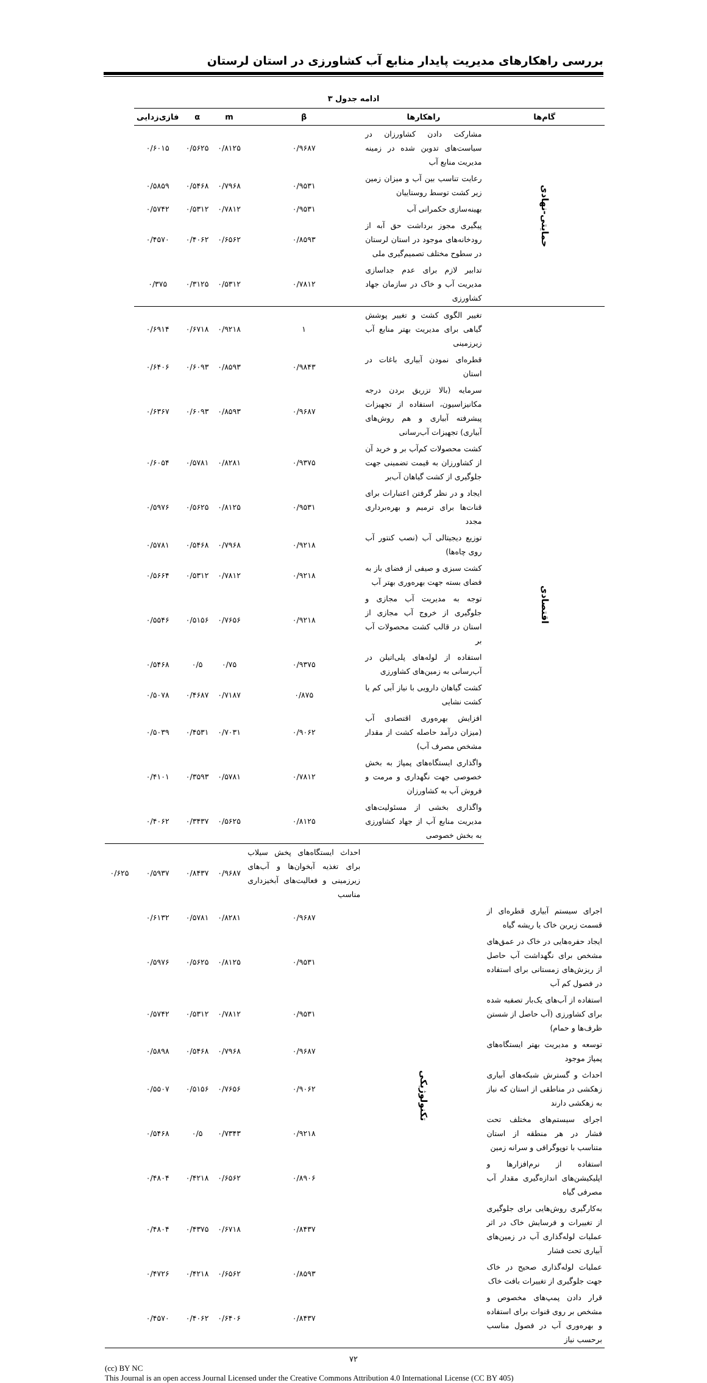بررسی راهکارهای مدیریت پایدار منابع آب کشاورزی در استان لرستان
ادامه جدول ۳
| گام‌ها | راهکارها | β | m | α | فازی‌زدایی | | |
| --- | --- | --- | --- | --- | --- | --- | --- |
| حمایتی-نهادی | مشارکت دادن کشاورزان در سیاست‌های تدوین شده در زمینه مدیریت منابع آب | ۰/۹۶۸۷ | ۰/۸۱۲۵ | ۰/۵۶۲۵ | ۰/۶۰۱۵ | | |
| | رعایت تناسب بین آب و میزان زمین زیر کشت توسط روستاییان | ۰/۹۵۳۱ | ۰/۷۹۶۸ | ۰/۵۴۶۸ | ۰/۵۸۵۹ | | |
| | بهینه‌سازی حکمرانی آب | ۰/۹۵۳۱ | ۰/۷۸۱۲ | ۰/۵۳۱۲ | ۰/۵۷۴۲ | | |
| | پیگیری مجوز برداشت حق آبه از رودخانه‌های موجود در استان لرستان در سطوح مختلف تصمیم‌گیری ملی | ۰/۸۵۹۳ | ۰/۶۵۶۲ | ۰/۴۰۶۲ | ۰/۴۵۷۰ | | |
| | تدابیر لازم برای عدم جداسازی مدیریت آب و خاک در سازمان جهاد کشاورزی | ۰/۷۸۱۲ | ۰/۵۳۱۲ | ۰/۳۱۲۵ | ۰/۳۷۵ | | |
| اقتصادی | تغییر الگوی کشت و تغییر پوشش گیاهی برای مدیریت بهتر منابع آب زیرزمینی | ۱ | ۰/۹۲۱۸ | ۰/۶۷۱۸ | ۰/۶۹۱۴ | | |
| | قطره‌ای نمودن آبیاری باغات در استان | ۰/۹۸۴۳ | ۰/۸۵۹۳ | ۰/۶۰۹۳ | ۰/۶۴۰۶ | | |
| | سرمایه (بالا تزریق بردن درجه مکانیزاسیون، استفاده از تجهیزات پیشرفته آبیاری و هم روش‌های آبیاری) تجهیزات آب‌رسانی | ۰/۹۶۸۷ | ۰/۸۵۹۳ | ۰/۶۰۹۳ | ۰/۶۳۶۷ | | |
| | کشت محصولات کم‌آب بر و خرید آن از کشاورزان به قیمت تضمینی جهت جلوگیری از کشت گیاهان آب‌بر | ۰/۹۳۷۵ | ۰/۸۲۸۱ | ۰/۵۷۸۱ | ۰/۶۰۵۴ | | |
| | ایجاد و در نظر گرفتن اعتبارات برای قنات‌ها برای ترمیم و بهره‌برداری مجدد | ۰/۹۵۳۱ | ۰/۸۱۲۵ | ۰/۵۶۲۵ | ۰/۵۹۷۶ | | |
| | توزیع دیجیتالی آب (نصب کنتور آب روی چاه‌ها) | ۰/۹۲۱۸ | ۰/۷۹۶۸ | ۰/۵۴۶۸ | ۰/۵۷۸۱ | | |
| | کشت سبزی و صیفی از فضای باز به فضای بسته جهت بهره‌وری بهتر آب | ۰/۹۲۱۸ | ۰/۷۸۱۲ | ۰/۵۳۱۲ | ۰/۵۶۶۴ | | |
| | توجه به مدیریت آب مجازی و جلوگیری از خروج آب مجازی از استان در قالب کشت محصولات آب بر | ۰/۹۲۱۸ | ۰/۷۶۵۶ | ۰/۵۱۵۶ | ۰/۵۵۴۶ | | |
| | استفاده از لوله‌های پلی‌اتیلن در آب‌رسانی به زمین‌های کشاورزی | ۰/۹۳۷۵ | ۰/۷۵ | ۰/۵ | ۰/۵۴۶۸ | | |
| | کشت گیاهان دارویی با نیاز آبی کم یا کشت نشایی | ۰/۸۷۵ | ۰/۷۱۸۷ | ۰/۴۶۸۷ | ۰/۵۰۷۸ | | |
| | افزایش بهره‌وری اقتصادی آب (میزان درآمد حاصله کشت از مقدار مشخص مصرف آب) | ۰/۹۰۶۲ | ۰/۷۰۳۱ | ۰/۴۵۳۱ | ۰/۵۰۳۹ | | |
| | واگذاری ایستگاه‌های پمپاژ به بخش خصوصی جهت نگهداری و مرمت و فروش آب به کشاورزان | ۰/۷۸۱۲ | ۰/۵۷۸۱ | ۰/۳۵۹۳ | ۰/۴۱۰۱ | | |
| | واگذاری بخشی از مسئولیت‌های مدیریت منابع آب از جهاد کشاورزی به بخش خصوصی | ۰/۸۱۲۵ | ۰/۵۶۲۵ | ۰/۳۴۳۷ | ۰/۴۰۶۲ | | |
| | | تکنولوژیکی | احداث ایستگاه‌های پخش سیلاب برای تغذیه آبخوان‌ها و آب‌های زیرزمینی و فعالیت‌های آبخیزداری مناسب | ۰/۹۶۸۷ | ۰/۸۴۳۷ | ۰/۵۹۳۷ | ۰/۶۲۵ |
| اجرای سیستم آبیاری قطره‌ای از قسمت زیرین خاک یا ریشه گیاه | | | ۰/۹۶۸۷ | ۰/۸۲۸۱ | ۰/۵۷۸۱ | ۰/۶۱۳۲ | |
| ایجاد حفره‌هایی در خاک در عمق‌های مشخص برای نگهداشت آب حاصل از ریزش‌های زمستانی برای استفاده در فصول کم آب | | | ۰/۹۵۳۱ | ۰/۸۱۲۵ | ۰/۵۶۲۵ | ۰/۵۹۷۶ | |
| استفاده از آب‌های یک‌بار تصفیه شده برای کشاورزی (آب حاصل از شستن ظرف‌ها و حمام) | | | ۰/۹۵۳۱ | ۰/۷۸۱۲ | ۰/۵۳۱۲ | ۰/۵۷۴۲ | |
| توسعه و مدیریت بهتر ایستگاه‌های پمپاژ موجود | | | ۰/۹۶۸۷ | ۰/۷۹۶۸ | ۰/۵۴۶۸ | ۰/۵۸۹۸ | |
| احداث و گسترش شبکه‌های آبیاری زهکشی در مناطقی از استان که نیاز به زهکشی دارند | | | ۰/۹۰۶۲ | ۰/۷۶۵۶ | ۰/۵۱۵۶ | ۰/۵۵۰۷ | |
| اجرای سیستم‌های مختلف تحت فشار در هر منطقه از استان متناسب با توپوگرافی و سرانه زمین | | | ۰/۹۲۱۸ | ۰/۷۳۴۳ | ۰/۵ | ۰/۵۴۶۸ | |
| استفاده از نرم‌افزارها و اپلیکیشن‌های اندازه‌گیری مقدار آب مصرفی گیاه | | | ۰/۸۹۰۶ | ۰/۶۵۶۲ | ۰/۴۲۱۸ | ۰/۴۸۰۴ | |
| به‌کارگیری روش‌هایی برای جلوگیری از تغییرات و فرسایش خاک در اثر عملیات لوله‌گذاری آب در زمین‌های آبیاری تحت فشار | | | ۰/۸۴۳۷ | ۰/۶۷۱۸ | ۰/۴۳۷۵ | ۰/۴۸۰۴ | |
| عملیات لوله‌گذاری صحیح در خاک جهت جلوگیری از تغییرات بافت خاک | ۰/۸۵۹۳ | | ۰/۶۵۶۲ | ۰/۴۲۱۸ | ۰/۴۷۲۶ | | |
| قرار دادن پمپ‌های مخصوص و مشخص بر روی قنوات برای استفاده و بهره‌وری آب در فصول مناسب برحسب نیاز | ۰/۸۴۳۷ | | ۰/۶۴۰۶ | ۰/۴۰۶۲ | ۰/۴۵۷۰ | | |
۷۲
(cc) BY NC
This Journal is an open access Journal Licensed under the Creative Commons Attribution 4.0 International License (CC BY 405)